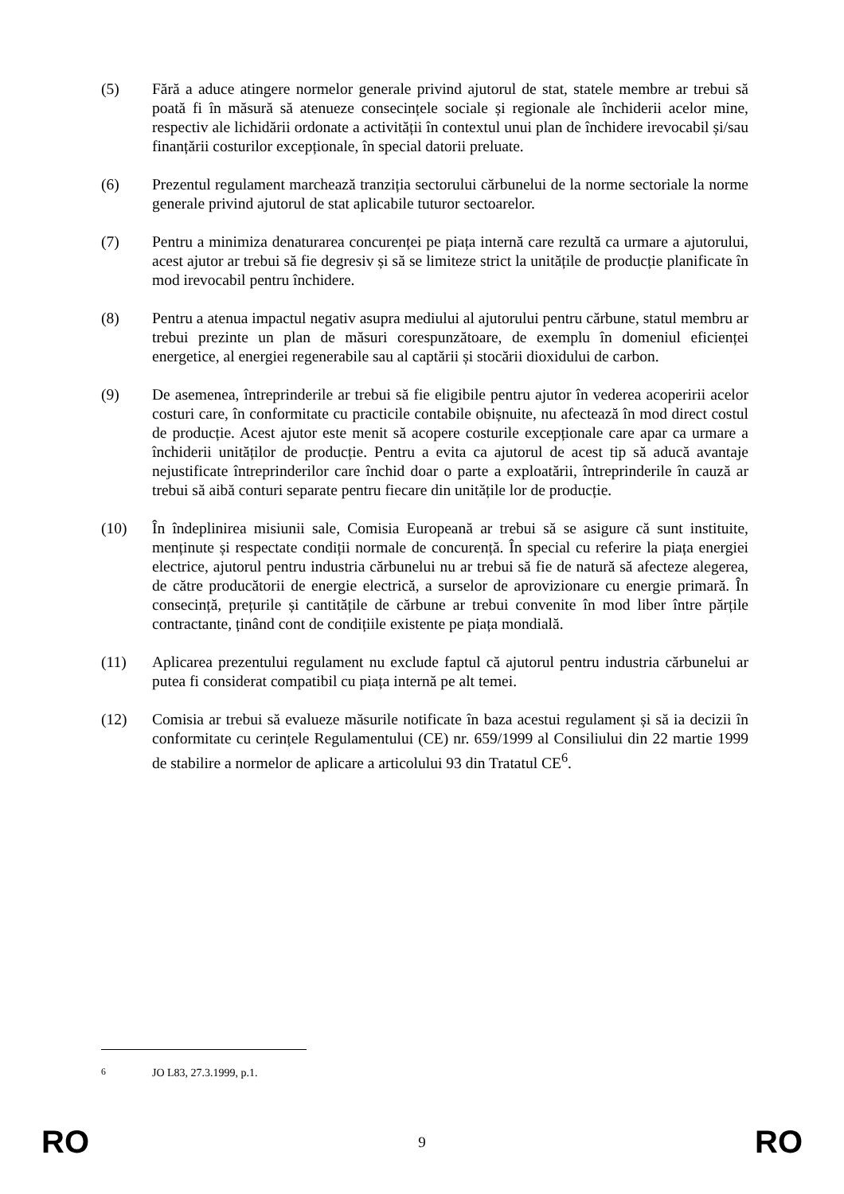(5) Fără a aduce atingere normelor generale privind ajutorul de stat, statele membre ar trebui să poată fi în măsură să atenueze consecințele sociale și regionale ale închiderii acelor mine, respectiv ale lichidării ordonate a activității în contextul unui plan de închidere irevocabil și/sau finanțării costurilor excepționale, în special datorii preluate.
(6) Prezentul regulament marchează tranziția sectorului cărbunelui de la norme sectoriale la norme generale privind ajutorul de stat aplicabile tuturor sectoarelor.
(7) Pentru a minimiza denaturarea concurenței pe piața internă care rezultă ca urmare a ajutorului, acest ajutor ar trebui să fie degresiv și să se limiteze strict la unitățile de producție planificate în mod irevocabil pentru închidere.
(8) Pentru a atenua impactul negativ asupra mediului al ajutorului pentru cărbune, statul membru ar trebui prezinte un plan de măsuri corespunzătoare, de exemplu în domeniul eficienței energetice, al energiei regenerabile sau al captării și stocării dioxidului de carbon.
(9) De asemenea, întreprinderile ar trebui să fie eligibile pentru ajutor în vederea acoperirii acelor costuri care, în conformitate cu practicile contabile obișnuite, nu afectează în mod direct costul de producție. Acest ajutor este menit să acopere costurile excepționale care apar ca urmare a închiderii unităților de producție. Pentru a evita ca ajutorul de acest tip să aducă avantaje nejustificate întreprinderilor care închid doar o parte a exploatării, întreprinderile în cauză ar trebui să aibă conturi separate pentru fiecare din unitățile lor de producție.
(10) În îndeplinirea misiunii sale, Comisia Europeană ar trebui să se asigure că sunt instituite, menținute și respectate condiții normale de concurență. În special cu referire la piața energiei electrice, ajutorul pentru industria cărbunelui nu ar trebui să fie de natură să afecteze alegerea, de către producătorii de energie electrică, a surselor de aprovizionare cu energie primară. În consecință, prețurile și cantitățile de cărbune ar trebui convenite în mod liber între părțile contractante, ținând cont de condițiile existente pe piața mondială.
(11) Aplicarea prezentului regulament nu exclude faptul că ajutorul pentru industria cărbunelui ar putea fi considerat compatibil cu piața internă pe alt temei.
(12) Comisia ar trebui să evalueze măsurile notificate în baza acestui regulament și să ia decizii în conformitate cu cerințele Regulamentului (CE) nr. 659/1999 al Consiliului din 22 martie 1999 de stabilire a normelor de aplicare a articolului 93 din Tratatul CE<sup>6</sup>.
<sup>6</sup> JO L83, 27.3.1999, p.1.
RO 9 RO